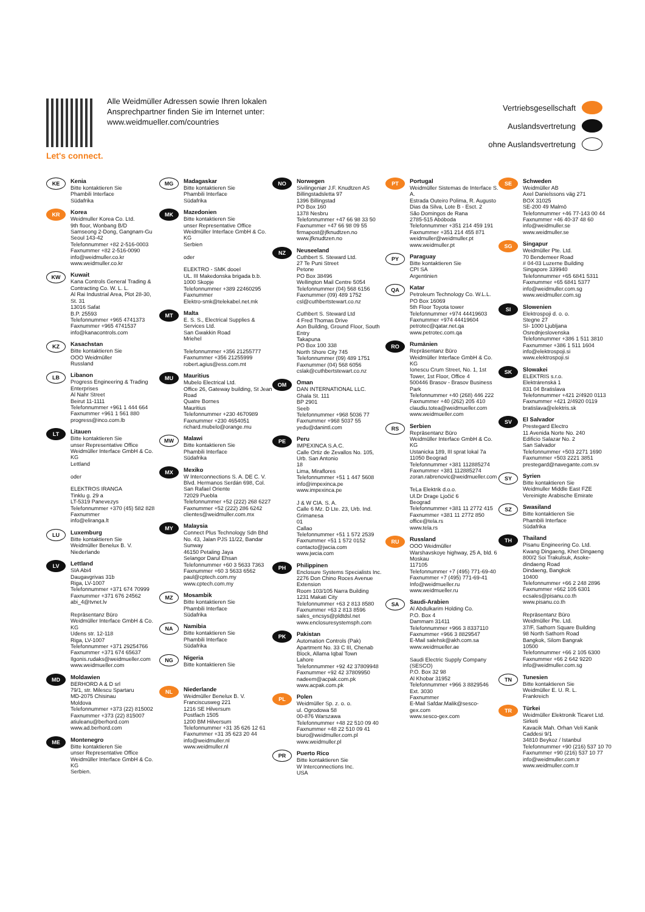Let's connect.
Alle Weidmüller Adressen sowie Ihren lokalen
Ansprechpartner finden Sie im Internet unter:
www.weidmueller.com/countries
Vertriebsgesellschaft
Auslandsvertretung
ohne Auslandsvertretung
KE
Kenia
Bitte kontaktieren Sie
Phambili Interface
Südafrika
KR
Korea
Weidmuller Korea Co. Ltd.
9th floor, Wonbang B/D
Samseong 2-Dong, Gangnam-Gu
Seoul 143-42
Telefonnummer +82 2-516-0003
Faxnummer +82 2-516-0090
info@weidmuller.co.kr
www.weidmuller.co.kr
KW
Kuwait
Kana Controls General Trading & Contracting Co. W. L. L.
Al Rai Industrial Area, Plot 28-30, St. 31
13016 Safat
B.P. 25593
Telefonnummer +965 4741373
Faxnummer +965 4741537
info@kanacontrols.com
KZ
Kasachstan
Bitte kontaktieren Sie
OOO Weidmüller
Russland
LB
Libanon
Progress Engineering & Trading Enterprises
Al Nahr Street
Beirut 11-1111
Telefonnummer +961 1 444 664
Faxnummer +961 1 561 880
progress@inco.com.lb
LT
Litauen
Bitte kontaktieren Sie
unser Representative Office Weidmüller Interface GmbH & Co. KG
Lettland
oder
ELEKTROS IRANGA
Tinklu g. 29 a
LT-5319 Panevezys
Telefonnummer +370 (45) 582 828
Faxnummer
info@eliranga.lt
LU
Luxemburg
Bitte kontaktieren Sie
Weidmüller Benelux B. V.
Niederlande
LV
Lettland
SIA Abi4
Daugavgrivas 31b
Riga, LV-1007
Telefonnummer +371 674 70999
Faxnummer +371 676 24562
abi_4@tvnet.lv
Repräsentanz Büro
Weidmüller Interface GmbH & Co. KG
Udens str. 12-118
Riga, LV-1007
Telefonnummer +371 29254766
Faxnummer +371 674 65637
Ilgonis.rudaks@weidmueller.com
www.weidmueller.com
MD
Moldawien
BERHORD A & D srl
79/1, str. Milescu Spartaru
MD-2075 Chisinau
Moldova
Telefonnummer +373 (22) 815002
Faxnummer +373 (22) 815007
atiuleanu@berhord.com
www.ad.berhord.com
ME
Montenegro
Bitte kontaktieren Sie
unser Representative Office Weidmüller Interface GmbH & Co. KG
Serbien.
MG
Madagaskar
Bitte kontaktieren Sie
Phambili Interface
Südafrika
MK
Mazedonien
Bitte kontaktieren Sie
unser Representative Office Weidmüller Interface GmbH & Co. KG
Serbien
oder
ELEKTRO - SMK dooel
UL. III Makedonska brigada b.b.
1000 Skopje
Telefonnummer +389 22460295
Faxnummer
Elektro-smk@telekabel.net.mk
MT
Malta
E. S. S., Electrical Supplies & Services Ltd.
San Gwakkin Road
Mriehel
Telefonnummer +356 21255777
Faxnummer +356 21255999
robert.agius@ess.com.mt
MU
Mauritius
Mubelo Electrical Ltd.
Office 26, Gateway building, St Jean Road
Quatre Bornes
Mauritius
Telefonnummer +230 4670989
Faxnummer +230 4654051
richard.mubelo@orange.mu
MW
Malawi
Bitte kontaktieren Sie
Phambili Interface
Südafrika
MX
Mexiko
W Interconnections S. A. DE C. V.
Blvd. Hermanos Serdán 698, Col. San Rafael Oriente
72029 Puebla
Telefonnummer +52 (222) 268 6227
Faxnummer +52 (222) 286 6242
clientes@weidmuller.com.mx
MY
Malaysia
Connect Plus Technology Sdn Bhd
No. 43, Jalan PJS 11/22, Bandar Sunway
46150 Petaling Jaya
Selangor Darul Ehsan
Telefonnummer +60 3 5633 7363
Faxnummer +60 3 5633 6562
paul@cptech.com.my
www.cptech.com.my
MZ
Mosambik
Bitte kontaktieren Sie
Phambili Interface
Südafrika
NA
Namibia
Bitte kontaktieren Sie
Phambili Interface
Südafrika
NG
Nigeria
Bitte kontaktieren Sie
NL
Niederlande
Weidmüller Benelux B. V.
Franciscusweg 221
1216 SE Hilversum
Postfach 1505
1200 BM Hilversum
Telefonnummer +31 35 626 12 61
Faxnummer +31 35 623 20 44
info@weidmuller.nl
www.weidmuller.nl
NO
Norwegen
Sivilingeniør J.F. Knudtzen AS
Billingstadsletta 97
1396 Billingstad
PO Box 160
1378 Nesbru
Telefonnummer +47 66 98 33 50
Faxnummer +47 66 98 09 55
firmapost@jfknudtzen.no
www.jfknudtzen.no
NZ
Neuseeland
Cuthbert S. Steward Ltd.
27 Te Puni Street
Petone
PO Box 38496
Wellington Mail Centre 5054
Telefonnummer (04) 568 6156
Faxnummer (09) 489 1752
csl@cuthbertstewart.co.nz
Cuthbert S. Steward Ltd
4 Fred Thomas Drive
Aon Building, Ground Floor, South Entry
Takapuna
PO Box 100 338
North Shore City 745
Telefonnummer (09) 489 1751
Faxnummer (04) 568 6056
cslak@cuthbertstewart.co.nz
OM
Oman
DAN INTERNATIONAL LLC.
Ghala St. 111
BP 2901
Seeb
Telefonnummer +968 5036 77
Faxnummer +968 5037 55
yedu@danintl.com
PE
Peru
IMPEXINCA S.A.C.
Calle Ortiz de Zevallos No. 105, Urb. San Antonio
18
Lima, Miraflores
Telefonnummer +51 1 447 5608
info@impexinca.pe
www.impexinca.pe
J & W CIA. S. A.
Calle 6 Mz. D Lte. 23, Urb. Ind. Grimanesa
01
Callao
Telefonnummer +51 1 572 2539
Faxnummer +51 1 572 0152
contacto@jwcia.com
www.jwcia.com
PH
Philippinen
Enclosure Systems Specialists Inc.
2276 Don Chino Roces Avenue Extension
Room 103/105 Narra Building
1231 Makati City
Telefonnummer +63 2 813 8580
Faxnummer +63 2 813 8596
sales_encsys@pldtdsl.net
www.enclosuresystemsph.com
PK
Pakistan
Automation Controls (Pak)
Apartment No. 33 C III, Chenab Block, Allama Iqbal Town
Lahore
Telefonnummer +92 42 37809948
Faxnummer +92 42 37809950
nadeem@acpak.com.pk
www.acpak.com.pk
PL
Polen
Weidmüller Sp. z. o. o.
ul. Ogrodowa 58
00-876 Warszawa
Telefonnummer +48 22 510 09 40
Faxnummer +48 22 510 09 41
biuro@weidmuller.com.pl
www.weidmuller.pl
PR
Puerto Rico
Bitte kontaktieren Sie
W Interconnections Inc.
USA
PT
Portugal
Weidmüller Sistemas de Interface S. A.
Estrada Outeiro Polima, R. Augusto Dias da Silva, Lote B - Esct. 2
São Domingos de Rana
2785-515 Abóboda
Telefonnummer +351 214 459 191
Faxnummer +351 214 455 871
weidmuller@weidmuller.pt
www.weidmuller.pt
PY
Paraguay
Bitte kontaktieren Sie
CPI SA
Argentinien
QA
Katar
Petroleum Technology Co. W.L.L.
PO Box 16069
5th Floor Toyota tower
Telefonnummer +974 44419603
Faxnummer +974 44419604
petrotec@qatar.net.qa
www.petrotec.com.qa
RO
Rumänien
Repräsentanz Büro
Weidmüller Interface GmbH & Co. KG
Ionescu Crum Street, No. 1, 1st Tower, 1st Floor, Office 4
500446 Brasov - Brasov Business Park
Telefonnummer +40 (268) 446 222
Faxnummer +40 (262) 205 410
claudiu.totea@weidmueller.com
www.weidmueller.com
RS
Serbien
Repräsentanz Büro
Weidmüller Interface GmbH & Co. KG
Ustanicka 189, III sprat lokal 7a
11050 Beograd
Telefonnummer +381 112885274
Faxnummer +381 112885274
zoran.rabrenovic@weidmueller.com
TeLa Elektrik d.o.o.
Ul.Dr Drage Ljočić 6
Beograd
Telefonnummer +381 11 2772 415
Faxnummer +381 11 2772 850
office@tela.rs
www.tela.rs
RU
Russland
OOO Weidmüller
Warshavskoye highway, 25 A, bld. 6
Moskau
117105
Telefonnummer +7 (495) 771-69-40
Faxnummer +7 (495) 771-69-41
Info@weidmueller.ru
www.weidmueller.ru
SA
Saudi-Arabien
Al Abdulkarim Holding Co.
P.O. Box 4
Dammam 31411
Telefonnummer +966 3 8337110
Faxnummer +966 3 8829547
E-Mail salehsk@akh.com.sa
www.weidmueller.ae
Saudi Electric Supply Company (SESCO)
P.O. Box 32 98
Al Khobar 31952
Telefonnummer +966 3 8829546 Ext. 3030
Faxnummer
E-Mail Safdar.Malik@sesco-gex.com
www.sesco-gex.com
SE
Schweden
Weidmüller AB
Axel Danielssons väg 271
BOX 31025
SE-200 49 Malmö
Telefonnummer +46 77-143 00 44
Faxnummer +46 40-37 48 60
info@weidmuller.se
www.weidmuller.se
SG
Singapur
Weidmüller Pte. Ltd.
70 Bendemeer Road
# 04-03 Luzerne Building
Singapore 339940
Telefonnummer +65 6841 5311
Faxnummer +65 6841 5377
info@weidmuller.com.sg
www.weidmuller.com.sg
SI
Slowenien
Elektrospoji d. o. o.
Stegne 27
SI- 1000 Ljubljana
Osrednjeslovenska
Telefonnummer +386 1 511 3810
Faxnummer +386 1 511 1604
info@elektrospoji.si
www.elektrospoji.si
SK
Slowakei
ELEKTRIS s.r.o.
Elektrárenská 1
831 04 Bratislava
Telefonnummer +421 2/4920 0113
Faxnummer +421 2/4920 0119
bratislava@elektris.sk
SV
El Salvador
Prestegard Electro
11 Avenida Norte No. 240
Edificio Salazar No. 2
San Salvador
Telefonnummer +503 2271 1690
Faxnummer +503 2221 3851
prestegard@navegante.com.sv
SY
Syrien
Bitte kontaktieren Sie
Weidmuller Middle East FZE
Vereinigte Arabische Emirate
SZ
Swasiland
Bitte kontaktieren Sie
Phambili Interface
Südafrika
TH
Thailand
Pisanu Engineering Co. Ltd.
Kwang Dingaeng, Khet Dingaeng
800/2 Soi Trakulsuk, Asoke-dindaeng Road
Dindaeng, Bangkok
10400
Telefonnummer +66 2 248 2896
Faxnummer +662 105 6301
ecsales@pisanu.co.th
www.pisanu.co.th
Repräsentanz Büro
Weidmüller Pte. Ltd.
37/F, Sathorn Square Building
98 North Sathorn Road
Bangkok, Silom Bangrak
10500
Telefonnummer +66 2 105 6300
Faxnummer +66 2 642 9220
info@weidmuller.com.sg
TN
Tunesien
Bitte kontaktieren Sie
Weidmüller E. U. R. L.
Frankreich
TR
Türkei
Weidmüller Elektronik Ticaret Ltd. Sirketi
Kavacik Mah. Orhan Veli Kanik Caddesi 9/1
34810 Beykoz / Istanbul
Telefonnummer +90 (216) 537 10 70
Faxnummer +90 (216) 537 10 77
info@weidmuller.com.tr
www.weidmuller.com.tr